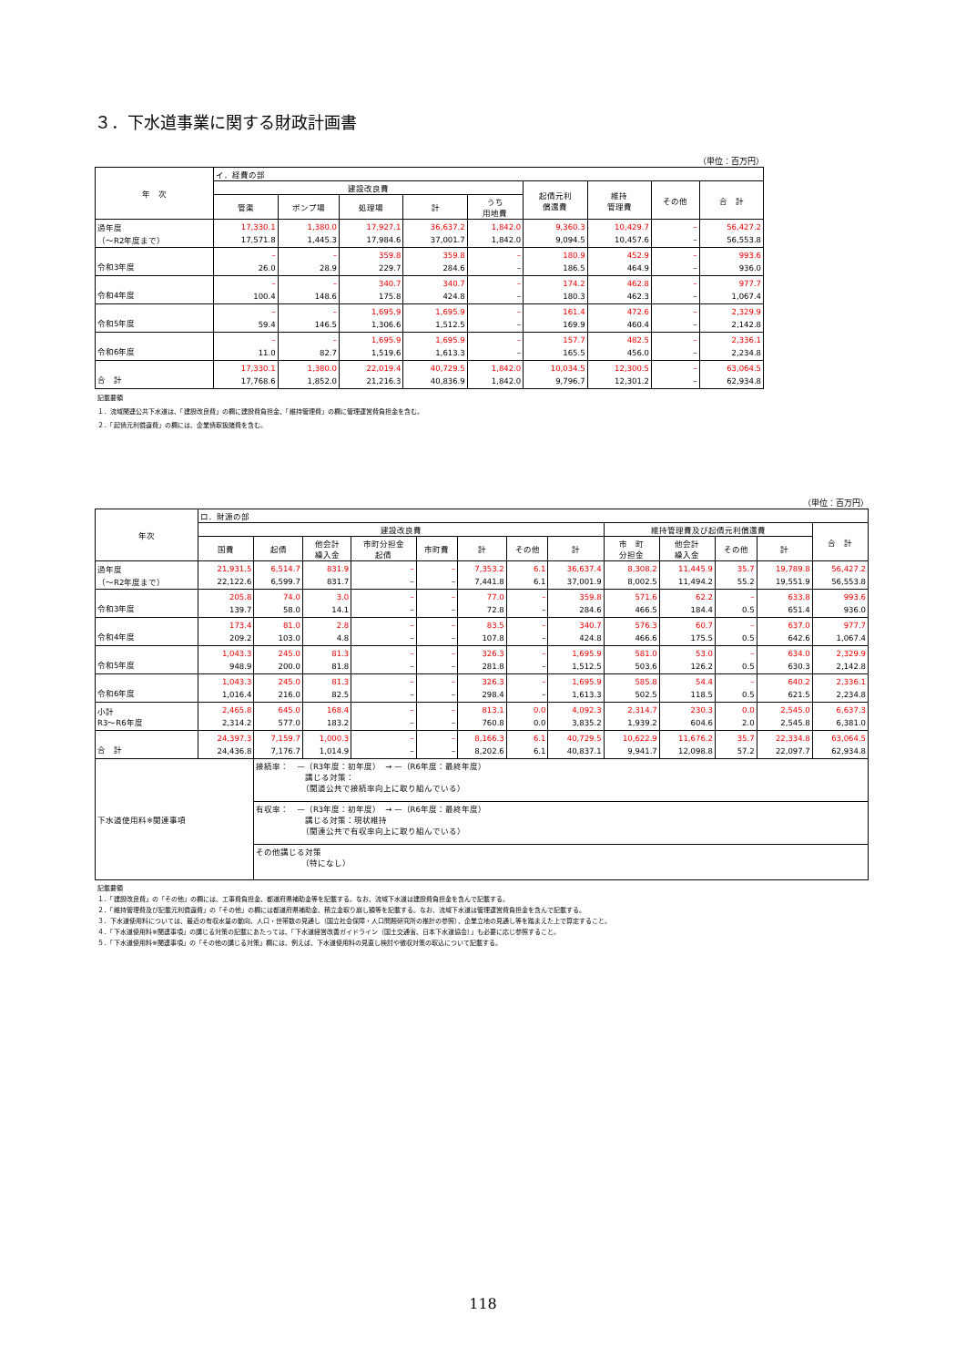３．下水道事業に関する財政計画書
（単位：百万円）
| 年 次 | イ．経費の部 | | | | | | | | |
| --- | --- | --- | --- | --- | --- | --- | --- | --- | --- |
| | 建設改良費 | | | | | 起債元利 償還費 | 維持 管理費 | その他 | 合 計 |
| | 管渠 | ポンプ場 | 処理場 | 計 | うち 用地費 | | | | |
| 過年度 （～R2年度まで） | 17,330.1 17,571.8 | 1,380.0 1,445.3 | 17,927.1 17,984.6 | 36,637.2 37,001.7 | 1,842.0 1,842.0 | 9,360.3 9,094.5 | 10,429.7 10,457.6 | – – | 56,427.2 56,553.8 |
| 令和3年度 | – 26.0 | – 28.9 | 359.8 229.7 | 359.8 284.6 | – – | 180.9 186.5 | 452.9 464.9 | – – | 993.6 936.0 |
| 令和4年度 | – 100.4 | – 148.6 | 340.7 175.8 | 340.7 424.8 | – – | 174.2 180.3 | 462.8 462.3 | – – | 977.7 1,067.4 |
| 令和5年度 | – 59.4 | – 146.5 | 1,695.9 1,306.6 | 1,695.9 1,512.5 | – – | 161.4 169.9 | 472.6 460.4 | – – | 2,329.9 2,142.8 |
| 令和6年度 | – 11.0 | – 82.7 | 1,695.9 1,519.6 | 1,695.9 1,613.3 | – – | 157.7 165.5 | 482.5 456.0 | – – | 2,336.1 2,234.8 |
| 合 計 | 17,330.1 17,768.6 | 1,380.0 1,852.0 | 22,019.4 21,216.3 | 40,729.5 40,836.9 | 1,842.0 1,842.0 | 10,034.5 9,796.7 | 12,300.5 12,301.2 | – – | 63,064.5 62,934.8 |
記載要領
１．流域関連公共下水道は、「建設改良費」の欄に建設費負担金、「維持管理費」の欄に管理運営費負担金を含む。
２．「起債元利償還費」の欄には、企業債取扱諸費を含む。
（単位：百万円）
| 年次 | ロ．財源の部 | | | | | | | | | | | | |
| --- | --- | --- | --- | --- | --- | --- | --- | --- | --- | --- | --- | --- | --- |
| | 建設改良費 | | | | | | | | 維持管理費及び起債元利償還費 | | | | 合 計 |
| | 国費 | 起債 | 他会計 繰入金 | 市町分担金 起債 | 市町費 | 計 | その他 | 計 | 市 町 分担金 | 他会計 繰入金 | その他 | 計 | |
| 過年度 （～R2年度まで） | 21,931.5 22,122.6 | 6,514.7 6,599.7 | 831.9 831.7 | – – | – – | 7,353.2 7,441.8 | 6.1 6.1 | 36,637.4 37,001.9 | 8,308.2 8,002.5 | 11,445.9 11,494.2 | 35.7 55.2 | 19,789.8 19,551.9 | 56,427.2 56,553.8 |
| 令和3年度 | 205.8 139.7 | 74.0 58.0 | 3.0 14.1 | – – | – – | 77.0 72.8 | – – | 359.8 284.6 | 571.6 466.5 | 62.2 184.4 | – 0.5 | 633.8 651.4 | 993.6 936.0 |
| 令和4年度 | 173.4 209.2 | 81.0 103.0 | 2.8 4.8 | – – | – – | 83.5 107.8 | – – | 340.7 424.8 | 576.3 466.6 | 60.7 175.5 | – 0.5 | 637.0 642.6 | 977.7 1,067.4 |
| 令和5年度 | 1,043.3 948.9 | 245.0 200.0 | 81.3 81.8 | – – | – – | 326.3 281.8 | – – | 1,695.9 1,512.5 | 581.0 503.6 | 53.0 126.2 | – 0.5 | 634.0 630.3 | 2,329.9 2,142.8 |
| 令和6年度 | 1,043.3 1,016.4 | 245.0 216.0 | 81.3 82.5 | – – | – – | 326.3 298.4 | – – | 1,695.9 1,613.3 | 585.8 502.5 | 54.4 118.5 | – 0.5 | 640.2 621.5 | 2,336.1 2,234.8 |
| 小計 R3～R6年度 | 2,465.8 2,314.2 | 645.0 577.0 | 168.4 183.2 | – – | – – | 813.1 760.8 | 0.0 0.0 | 4,092.3 3,835.2 | 2,314.7 1,939.2 | 230.3 604.6 | 0.0 2.0 | 2,545.0 2,545.8 | 6,637.3 6,381.0 |
| 合 計 | 24,397.3 24,436.8 | 7,159.7 7,176.7 | 1,000.3 1,014.9 | – – | – – | 8,166.3 8,202.6 | 6.1 6.1 | 40,729.5 40,837.1 | 10,622.9 9,941.7 | 11,676.2 12,098.8 | 35.7 57.2 | 22,334.8 22,097.7 | 63,064.5 62,934.8 |
| 下水道使用料※関連事項 | | 接続率： —（R3年度：初年度） → —（R6年度：最終年度） 講じる対策： （関道公共で接続率向上に取り組んでいる） | | | | | | | | | | | |
| | | 有収率： —（R3年度：初年度） → —（R6年度：最終年度） 講じる対策：現状維持 （関連公共で有収率向上に取り組んでいる） | | | | | | | | | | | |
| | | その他講じる対策 （特になし） | | | | | | | | | | | |
記載要領
１．「建設改良費」の「その他」の欄には、工事費負担金、都道府県補助金等を記載する。なお、流域下水道は建設費負担金を含んで記載する。
２．「維持管理費及び記載元利償還費」の「その他」の欄には都道府県補助金、積立金取り崩し額等を記載する。なお、流域下水道は管理運営費負担金を含んで記載する。
３．下水道使用料については、最近の有収水量の動向、人口・世帯数の見通し（国立社会保障・人口問題研究所の推計の参照）、企業立地の見通し等を踏まえた上で算定すること。
４．「下水道使用料※関連事項」の講じる対策の記載にあたっては、「下水道経営改善ガイドライン（国土交通省、日本下水道協会）」も必要に応じ参照すること。
５．「下水道使用料※関連事項」の「その他の講じる対策」欄には、例えば、下水道使用料の見直し検討や徴収対策の取込について記載する。
118